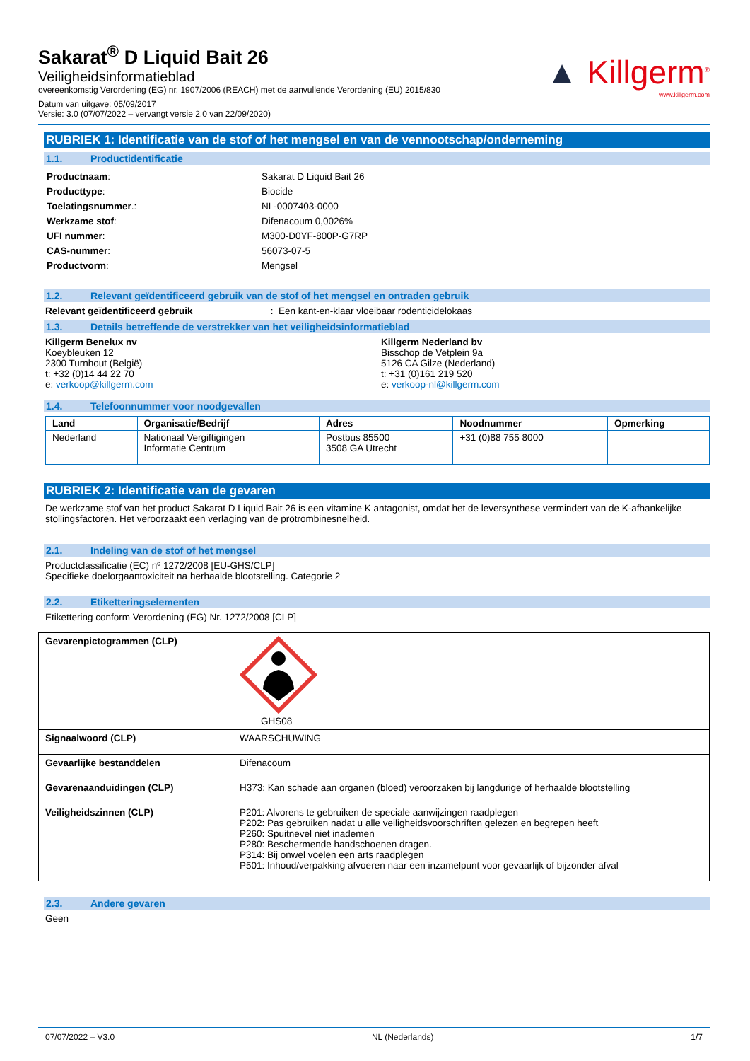Sakarat<sup>®</sup> D Liquid Bait 26
Veiligheidsinformatieblad
overeenkomstig Verordening (EG) nr. 1907/2006 (REACH) met de aanvullende Verordening (EU) 2015/830
Datum van uitgave: 05/09/2017
Versie: 3.0 (07/07/2022 – vervangt versie 2.0 van 22/09/2020)
▲ Killgerm<sup>®</sup>
www.killgerm.com
RUBRIEK 1: Identificatie van de stof of het mengsel en van de vennootschap/onderneming
1.1. Productidentificatie
| Productnaam : | Sakarat D Liquid Bait 26 |
| Producttype : | Biocide |
| Toelatingsnummer .: | NL-0007403-0000 |
| Werkzame stof : | Difenacoum 0,0026% |
| UFI nummer : | M300-D0YF-800P-G7RP |
| CAS-nummer : | 56073-07-5 |
| Productvorm : | Mengsel |
1.2. Relevant geïdentificeerd gebruik van de stof of het mengsel en ontraden gebruik
Relevant geïdentificeerd gebruik : Een kant-en-klaar vloeibaar rodenticidelokaas
1.3. Details betreffende de verstrekker van het veiligheidsinformatieblad
Killgerm Benelux nv
Koeybleuken 12
2300 Turnhout (België)
t: +32 (0)14 44 22 70
e: verkoop@killgerm.com
Killgerm Nederland bv
Bisschop de Vetplein 9a
5126 CA Gilze (Nederland)
t: +31 (0)161 219 520
e: verkoop-nl@killgerm.com
1.4. Telefoonnummer voor noodgevallen
| Land | Organisatie/Bedrijf | Adres | Noodnummer | Opmerking |
| --- | --- | --- | --- | --- |
| Nederland | Nationaal Vergiftigingen Informatie Centrum | Postbus 85500 3508 GA Utrecht | +31 (0)88 755 8000 | |
RUBRIEK 2: Identificatie van de gevaren
De werkzame stof van het product Sakarat D Liquid Bait 26 is een vitamine K antagonist, omdat het de leversynthese vermindert van de K-afhankelijke stollingsfactoren. Het veroorzaakt een verlaging van de protrombinesnelheid.
2.1. Indeling van de stof of het mengsel
Productclassificatie (EC) nº 1272/2008 [EU-GHS/CLP]
Specifieke doelorgaantoxiciteit na herhaalde blootstelling. Categorie 2
2.2. Etiketteringselementen
Etikettering conform Verordening (EG) Nr. 1272/2008 [CLP]
| Gevarenpictogrammen (CLP) | GHS08 |
| Signaalwoord (CLP) | WAARSCHUWING |
| Gevaarlijke bestanddelen | Difenacoum |
| Gevarenaanduidingen (CLP) | H373: Kan schade aan organen (bloed) veroorzaken bij langdurige of herhaalde blootstelling |
| Veiligheidszinnen (CLP) | P201: Alvorens te gebruiken de speciale aanwijzingen raadplegen P202: Pas gebruiken nadat u alle veiligheidsvoorschriften gelezen en begrepen heeft P260: Spuitnevel niet inademen P280: Beschermende handschoenen dragen. P314: Bij onwel voelen een arts raadplegen P501: Inhoud/verpakking afvoeren naar een inzamelpunt voor gevaarlijk of bijzonder afval |
2.3. Andere gevaren
Geen
07/07/2022 – V3.0 NL (Nederlands) 1/7